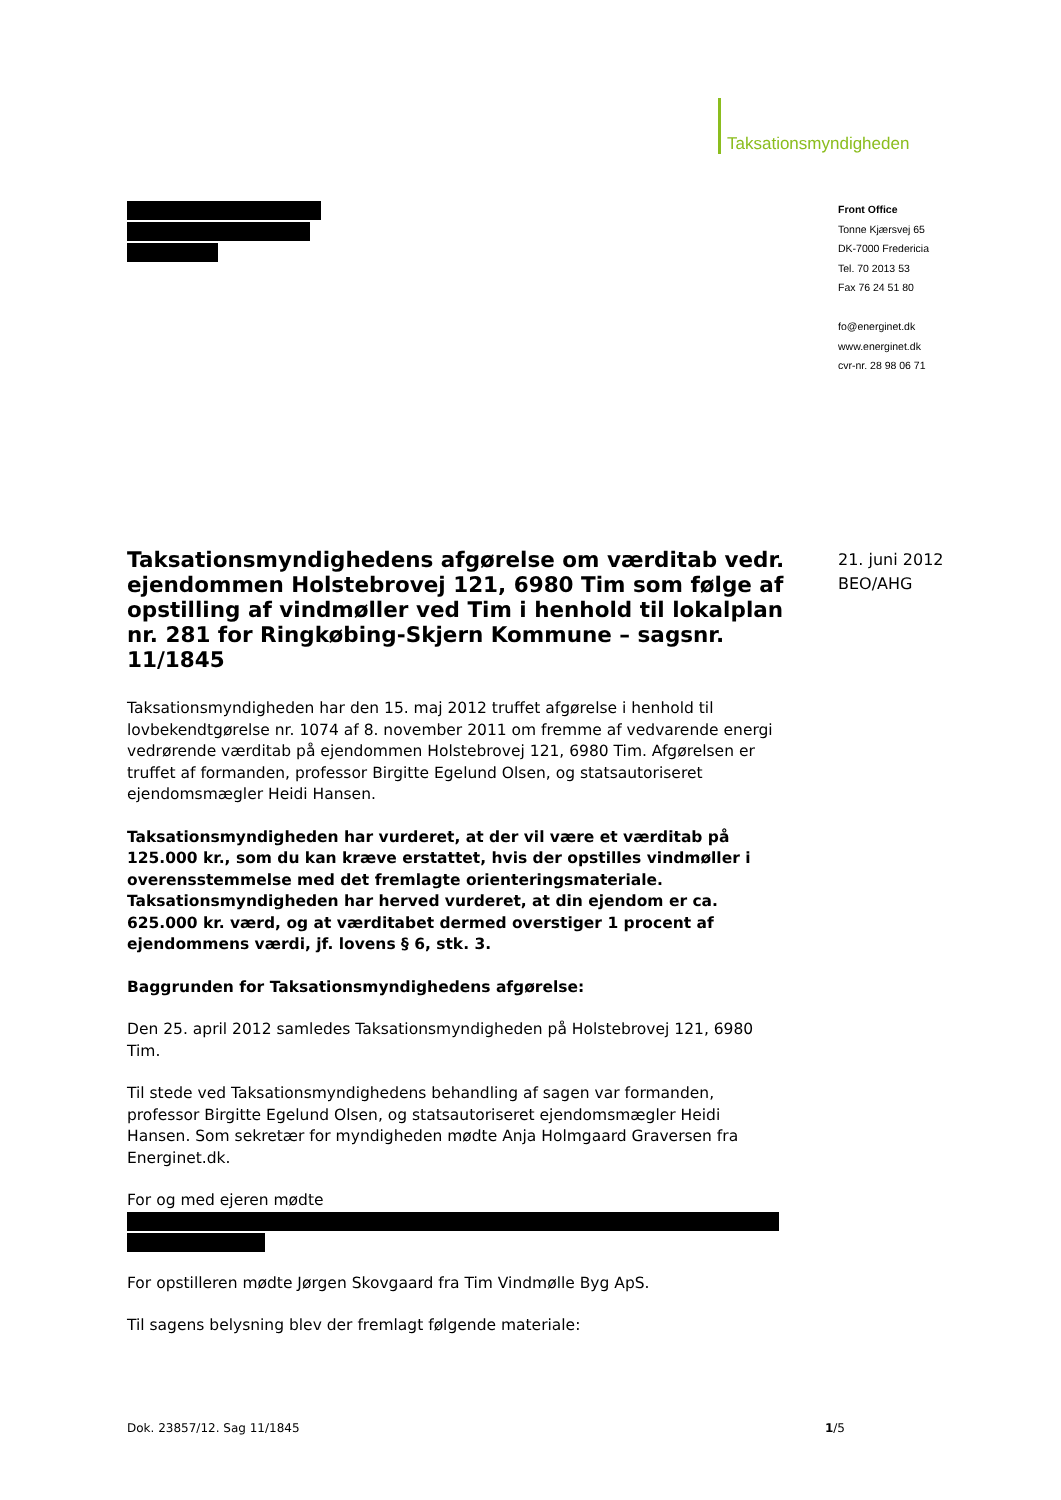Taksationsmyndigheden
Front Office
Tonne Kjærsvej 65
DK-7000 Fredericia
Tel. 70 2013 53
Fax 76 24 51 80
fo@energinet.dk
www.energinet.dk
cvr-nr. 28 98 06 71
21. juni 2012
BEO/AHG
Taksationsmyndighedens afgørelse om værditab vedr. ejendommen Holstebrovej 121, 6980 Tim som følge af opstilling af vindmøller ved Tim i henhold til lokalplan nr. 281 for Ringkøbing-Skjern Kommune – sagsnr. 11/1845
Taksationsmyndigheden har den 15. maj 2012 truffet afgørelse i henhold til lovbekendtgørelse nr. 1074 af 8. november 2011 om fremme af vedvarende energi vedrørende værditab på ejendommen Holstebrovej 121, 6980 Tim. Afgørelsen er truffet af formanden, professor Birgitte Egelund Olsen, og statsautoriseret ejendomsmægler Heidi Hansen.
Taksationsmyndigheden har vurderet, at der vil være et værditab på 125.000 kr., som du kan kræve erstattet, hvis der opstilles vindmøller i overensstemmelse med det fremlagte orienteringsmateriale. Taksationsmyndigheden har herved vurderet, at din ejendom er ca. 625.000 kr. værd, og at værditabet dermed overstiger 1 procent af ejendommens værdi, jf. lovens § 6, stk. 3.
Baggrunden for Taksationsmyndighedens afgørelse:
Den 25. april 2012 samledes Taksationsmyndigheden på Holstebrovej 121, 6980 Tim.
Til stede ved Taksationsmyndighedens behandling af sagen var formanden, professor Birgitte Egelund Olsen, og statsautoriseret ejendomsmægler Heidi Hansen. Som sekretær for myndigheden mødte Anja Holmgaard Graversen fra Energinet.dk.
For og med ejeren mødte
For opstilleren mødte Jørgen Skovgaard fra Tim Vindmølle Byg ApS.
Til sagens belysning blev der fremlagt følgende materiale:
Dok. 23857/12. Sag 11/1845 1/5